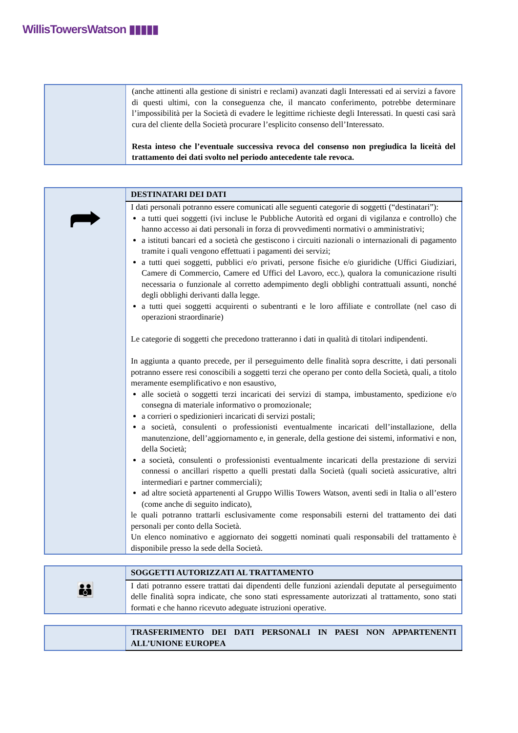WillisTowersWatson ▮▮▮▮▮
| | (anche attinenti alla gestione di sinistri e reclami) avanzati dagli Interessati ed ai servizi a favore di questi ultimi, con la conseguenza che, il mancato conferimento, potrebbe determinare l’impossibilità per la Società di evadere le legittime richieste degli Interessati. In questi casi sarà cura del cliente della Società procurare l’esplicito consenso dell’Interessato. Resta inteso che l’eventuale successiva revoca del consenso non pregiudica la liceità del trattamento dei dati svolto nel periodo antecedente tale revoca. |
| ⮫ | DESTINATARI DEI DATI |
| | I dati personali potranno essere comunicati alle seguenti categorie di soggetti (“destinatari”): a tutti quei soggetti (ivi incluse le Pubbliche Autorità ed organi di vigilanza e controllo) che hanno accesso ai dati personali in forza di provvedimenti normativi o amministrativi; a istituti bancari ed a società che gestiscono i circuiti nazionali o internazionali di pagamento tramite i quali vengono effettuati i pagamenti dei servizi; a tutti quei soggetti, pubblici e/o privati, persone fisiche e/o giuridiche (Uffici Giudiziari, Camere di Commercio, Camere ed Uffici del Lavoro, ecc.), qualora la comunicazione risulti necessaria o funzionale al corretto adempimento degli obblighi contrattuali assunti, nonché degli obblighi derivanti dalla legge. a tutti quei soggetti acquirenti o subentranti e le loro affiliate e controllate (nel caso di operazioni straordinarie) Le categorie di soggetti che precedono tratteranno i dati in qualità di titolari indipendenti. In aggiunta a quanto precede, per il perseguimento delle finalità sopra descritte, i dati personali potranno essere resi conoscibili a soggetti terzi che operano per conto della Società, quali, a titolo meramente esemplificativo e non esaustivo, alle società o soggetti terzi incaricati dei servizi di stampa, imbustamento, spedizione e/o consegna di materiale informativo o promozionale; a corrieri o spedizionieri incaricati di servizi postali; a società, consulenti o professionisti eventualmente incaricati dell’installazione, della manutenzione, dell’aggiornamento e, in generale, della gestione dei sistemi, informativi e non, della Società; a società, consulenti o professionisti eventualmente incaricati della prestazione di servizi connessi o ancillari rispetto a quelli prestati dalla Società (quali società assicurative, altri intermediari e partner commerciali); ad altre società appartenenti al Gruppo Willis Towers Watson, aventi sedi in Italia o all’estero (come anche di seguito indicato), le quali potranno trattarli esclusivamente come responsabili esterni del trattamento dei dati personali per conto della Società. Un elenco nominativo e aggiornato dei soggetti nominati quali responsabili del trattamento è disponibile presso la sede della Società. |
| 👪 | SOGGETTI AUTORIZZATI AL TRATTAMENTO |
| | I dati potranno essere trattati dai dipendenti delle funzioni aziendali deputate al perseguimento delle finalità sopra indicate, che sono stati espressamente autorizzati al trattamento, sono stati formati e che hanno ricevuto adeguate istruzioni operative. |
| | TRASFERIMENTO DEI DATI PERSONALI IN PAESI NON APPARTENENTI ALL’UNIONE EUROPEA |